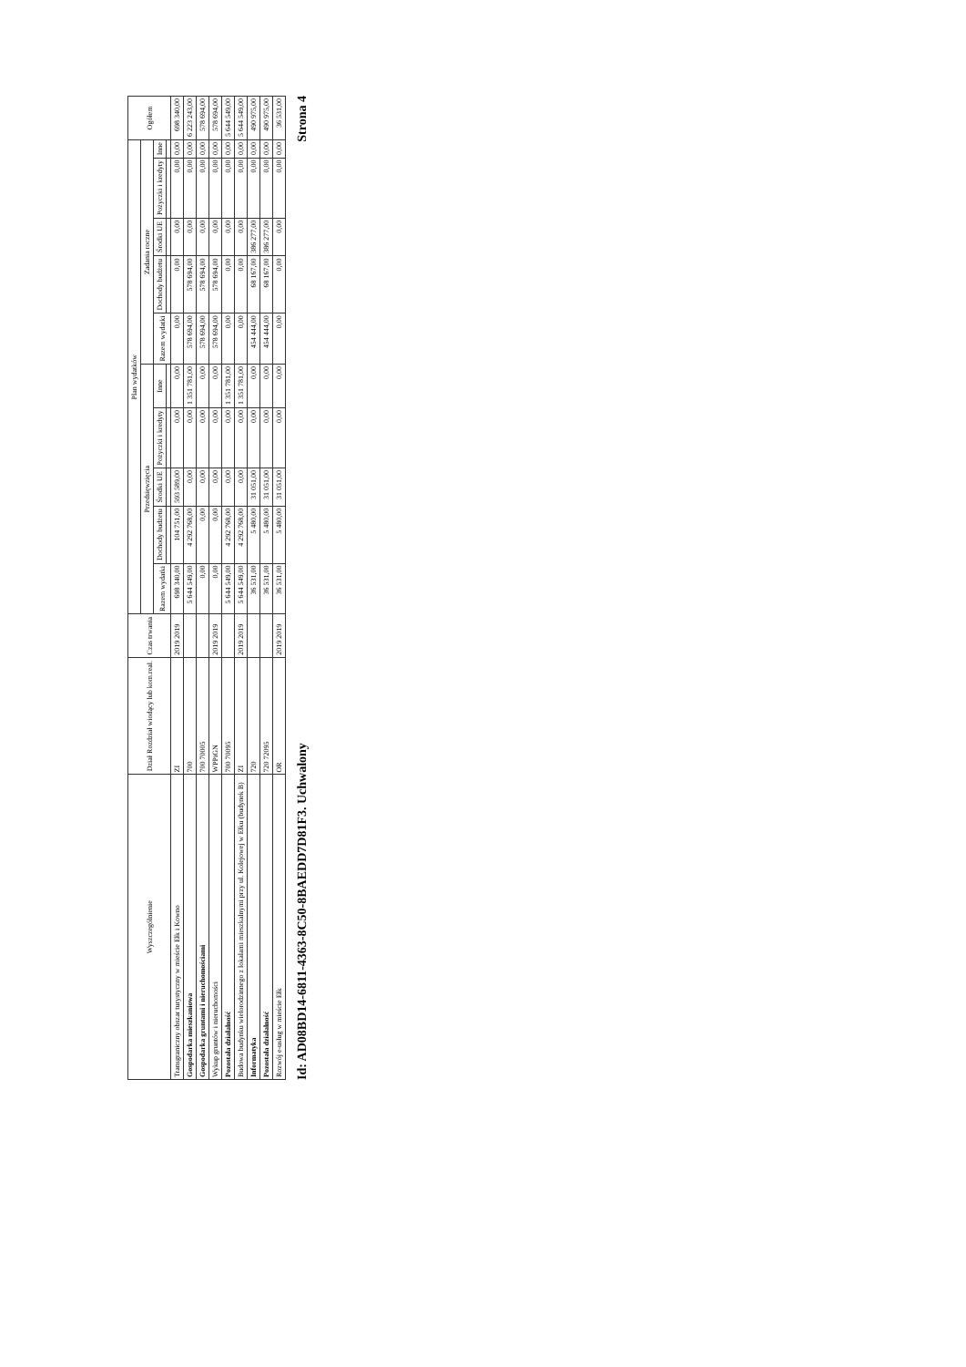| Wyszczególnienie | Dział Rozdział wiodący lub kom.real. | Czas trwania | Plan wydatków | | | | | | | | | | Ogółem |
| --- | --- | --- | --- | --- | --- | --- | --- | --- | --- | --- | --- | --- | --- |
| | | | Przedsięwzięcia | | | | | Zadania roczne | | | | | |
| | | | Razem wydatki | Dochody budżetu | Środki UE | Pożyczki i kredyty | Inne | Razem wydatki | Dochody budżetu | Środki UE | Pożyczki i kredyty | Inne | |
| Transgraniczny obszar turystyczny w mieście Ełk i Kowno | ZI | 2019 2019 | 698 340,00 | 104 751,00 | 593 589,00 | 0,00 | 0,00 | 0,00 | 0,00 | 0,00 | 0,00 | 0,00 | 698 340,00 |
| Gospodarka mieszkaniowa | 700 | | 5 644 549,00 | 4 292 768,00 | 0,00 | 0,00 | 1 351 781,00 | 578 694,00 | 578 694,00 | 0,00 | 0,00 | 0,00 | 6 223 243,00 |
| Gospodarka gruntami i nieruchomościami | 700 70005 | | 0,00 | 0,00 | 0,00 | 0,00 | 0,00 | 578 694,00 | 578 694,00 | 0,00 | 0,00 | 0,00 | 578 694,00 |
| Wykup gruntów i nieruchomości | WPPiGN | 2019 2019 | 0,00 | 0,00 | 0,00 | 0,00 | 0,00 | 578 694,00 | 578 694,00 | 0,00 | 0,00 | 0,00 | 578 694,00 |
| Pozostała działalność | 700 70095 | | 5 644 549,00 | 4 292 768,00 | 0,00 | 0,00 | 1 351 781,00 | 0,00 | 0,00 | 0,00 | 0,00 | 0,00 | 5 644 549,00 |
| Budowa budynku wielorodzinnego z lokalami mieszkalnymi przy ul. Kolejowej w Ełku (budynek B) | ZI | 2019 2019 | 5 644 549,00 | 4 292 768,00 | 0,00 | 0,00 | 1 351 781,00 | 0,00 | 0,00 | 0,00 | 0,00 | 0,00 | 5 644 549,00 |
| Informatyka | 720 | | 36 531,00 | 5 480,00 | 31 051,00 | 0,00 | 0,00 | 454 444,00 | 68 167,00 | 386 277,00 | 0,00 | 0,00 | 490 975,00 |
| Pozostała działalność | 720 72095 | | 36 531,00 | 5 480,00 | 31 051,00 | 0,00 | 0,00 | 454 444,00 | 68 167,00 | 386 277,00 | 0,00 | 0,00 | 490 975,00 |
| Rozwój e-usług w mieście Ełk | OR | 2019 2019 | 36 531,00 | 5 480,00 | 31 051,00 | 0,00 | 0,00 | 0,00 | 0,00 | 0,00 | 0,00 | 0,00 | 36 531,00 |
Id: AD08BD14-6811-4363-8C50-8BAEDD7D81F3. Uchwalony Strona 4